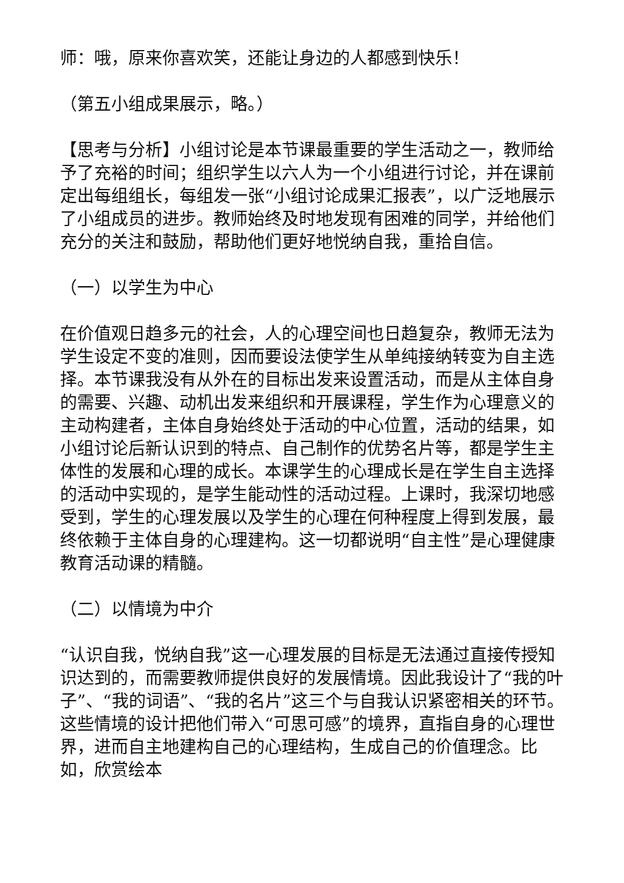师：哦，原来你喜欢笑，还能让身边的人都感到快乐！
（第五小组成果展示，略。）
【思考与分析】小组讨论是本节课最重要的学生活动之一，教师给予了充裕的时间；组织学生以六人为一个小组进行讨论，并在课前定出每组组长，每组发一张“小组讨论成果汇报表”，以广泛地展示了小组成员的进步。教师始终及时地发现有困难的同学，并给他们充分的关注和鼓励，帮助他们更好地悦纳自我，重拾自信。
（一）以学生为中心
在价值观日趋多元的社会，人的心理空间也日趋复杂，教师无法为学生设定不变的准则，因而要设法使学生从单纯接纳转变为自主选择。本节课我没有从外在的目标出发来设置活动，而是从主体自身的需要、兴趣、动机出发来组织和开展课程，学生作为心理意义的主动构建者，主体自身始终处于活动的中心位置，活动的结果，如小组讨论后新认识到的特点、自己制作的优势名片等，都是学生主体性的发展和心理的成长。本课学生的心理成长是在学生自主选择的活动中实现的，是学生能动性的活动过程。上课时，我深切地感受到，学生的心理发展以及学生的心理在何种程度上得到发展，最终依赖于主体自身的心理建构。这一切都说明“自主性”是心理健康教育活动课的精髓。
（二）以情境为中介
“认识自我，悦纳自我”这一心理发展的目标是无法通过直接传授知识达到的，而需要教师提供良好的发展情境。因此我设计了“我的叶子”、“我的词语”、“我的名片”这三个与自我认识紧密相关的环节。这些情境的设计把他们带入“可思可感”的境界，直指自身的心理世界，进而自主地建构自己的心理结构，生成自己的价值理念。比如，欣赏绘本